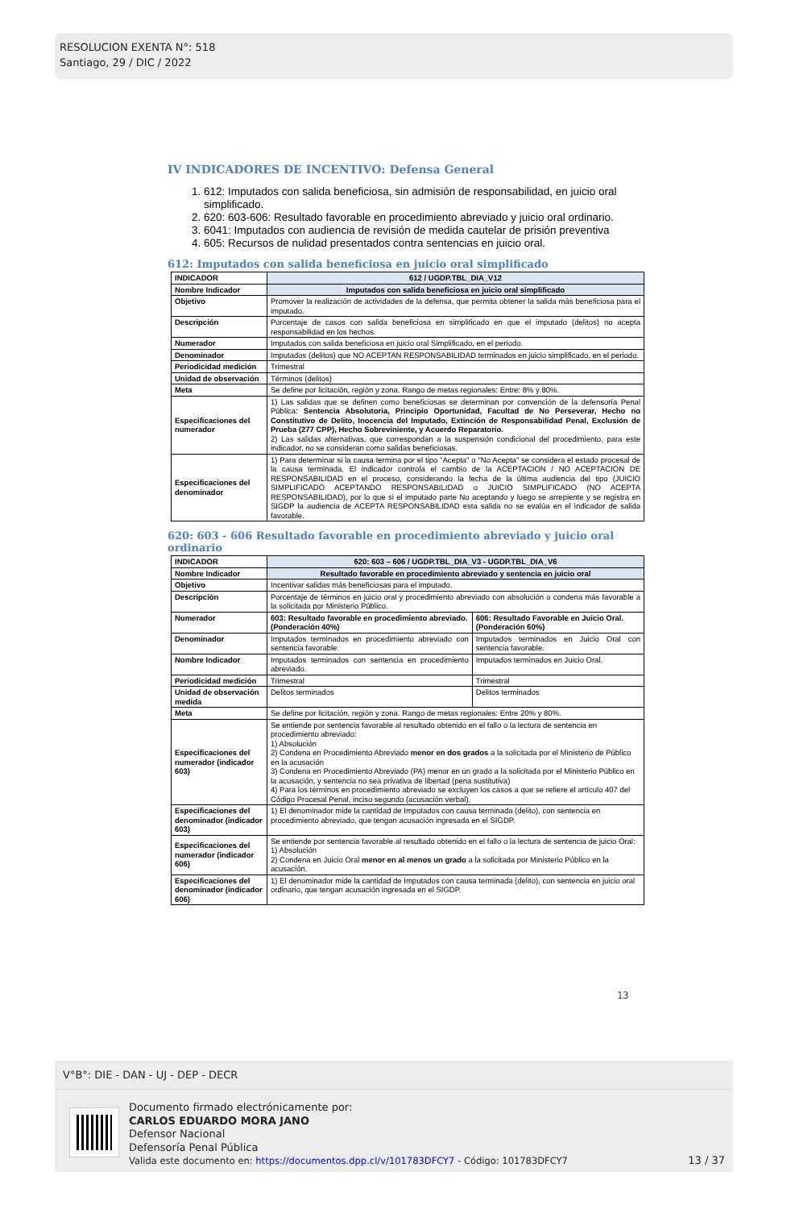RESOLUCION EXENTA N°: 518
Santiago, 29 / DIC / 2022
IV INDICADORES DE INCENTIVO: Defensa General
1. 612: Imputados con salida beneficiosa, sin admisión de responsabilidad, en juicio oral simplificado.
2. 620: 603-606: Resultado favorable en procedimiento abreviado y juicio oral ordinario.
3. 6041: Imputados con audiencia de revisión de medida cautelar de prisión preventiva
4. 605: Recursos de nulidad presentados contra sentencias en juicio oral.
612: Imputados con salida beneficiosa en juicio oral simplificado
| INDICADOR | 612 / UGDP.TBL_DIA_V12 |
| Nombre Indicador | Imputados con salida beneficiosa en juicio oral simplificado |
| Objetivo | Promover la realización de actividades de la defensa, que permita obtener la salida más beneficiosa para el imputado. |
| Descripción | Porcentaje de casos con salida beneficiosa en simplificado en que el imputado (delitos) no acepta responsabilidad en los hechos. |
| Numerador | Imputados con salida beneficiosa en juicio oral Simplificado, en el periodo. |
| Denominador | Imputados (delitos) que NO ACEPTAN RESPONSABILIDAD terminados en juicio simplificado, en el periodo. |
| Periodicidad medición | Trimestral |
| Unidad de observación | Términos (delitos) |
| Meta | Se define por licitación, región y zona. Rango de metas regionales: Entre: 8% y 80%. |
| Especificaciones del numerador | 1) Las salidas que se definen como beneficiosas se determinan por convención de la defensoría Penal Pública: Sentencia Absolutoria, Principio Oportunidad, Facultad de No Perseverar, Hecho no Constitutivo de Delito, Inocencia del Imputado, Extinción de Responsabilidad Penal, Exclusión de Prueba (277 CPP), Hecho Sobreviniente, y Acuerdo Reparatorio. 2) Las salidas alternativas, que correspondan a la suspensión condicional del procedimiento, para este indicador, no se consideran como salidas beneficiosas. |
| Especificaciones del denominador | 1) Para determinar si la causa termina por el tipo "Acepta" o "No Acepta" se considera el estado procesal de la causa terminada. El indicador controla el cambio de la ACEPTACION / NO ACEPTACION DE RESPONSABILIDAD en el proceso, considerando la fecha de la última audiencia del tipo (JUICIO SIMPLIFICADO ACEPTANDO RESPONSABILIDAD o JUICIO SIMPLIFICADO (NO ACEPTA RESPONSABILIDAD), por lo que si el imputado parte No aceptando y luego se arrepiente y se registra en SIGDP la audiencia de ACEPTA RESPONSABILIDAD esta salida no se evalúa en el indicador de salida favorable. |
620: 603 - 606 Resultado favorable en procedimiento abreviado y juicio oral ordinario
| INDICADOR | 620: 603 – 606 / UGDP.TBL_DIA_V3 - UGDP.TBL_DIA_V6 | |
| Nombre Indicador | Resultado favorable en procedimiento abreviado y sentencia en juicio oral | |
| Objetivo | Incentivar salidas más beneficiosas para el imputado. | |
| Descripción | Porcentaje de términos en juicio oral y procedimiento abreviado con absolución o condena más favorable a la solicitada por Ministerio Público. | |
| Numerador | 603: Resultado favorable en procedimiento abreviado. (Ponderación 40%) | 606: Resultado Favorable en Juicio Oral. (Ponderación 60%) |
| Denominador | Imputados terminados en procedimiento abreviado con sentencia favorable. | Imputados terminados en Juicio Oral con sentencia favorable. |
| Nombre Indicador | Imputados terminados con sentencia en procedimiento abreviado. | Imputados terminados en Juicio Oral. |
| Periodicidad medición | Trimestral | Trimestral |
| Unidad de observación medida | Delitos terminados | Delitos terminados |
| Meta | Se define por licitación, región y zona. Rango de metas regionales: Entre 20% y 80%. | |
| Especificaciones del numerador (indicador 603) | Se entiende por sentencia favorable al resultado obtenido en el fallo o la lectura de sentencia en procedimiento abreviado: 1) Absolución 2) Condena en Procedimiento Abreviado menor en dos grados a la solicitada por el Ministerio de Público en la acusación 3) Condena en Procedimiento Abreviado (PA) menor en un grado a la solicitada por el Ministerio Público en la acusación, y sentencia no sea privativa de libertad (pena sustitutiva) 4) Para los términos en procedimiento abreviado se excluyen los casos a que se refiere el artículo 407 del Código Procesal Penal, inciso segundo (acusación verbal). | |
| Especificaciones del denominador (indicador 603) | 1) El denominador mide la cantidad de Imputados con causa terminada (delito), con sentencia en procedimiento abreviado, que tengan acusación ingresada en el SIGDP. | |
| Especificaciones del numerador (indicador 606) | Se entiende por sentencia favorable al resultado obtenido en el fallo o la lectura de sentencia de juicio Oral: 1) Absolución 2) Condena en Juicio Oral menor en al menos un grado a la solicitada por Ministerio Público en la acusación. | |
| Especificaciones del denominador (indicador 606) | 1) El denominador mide la cantidad de Imputados con causa terminada (delito), con sentencia en juicio oral ordinario, que tengan acusación ingresada en el SIGDP. | |
13
V°B°: DIE - DAN - UJ - DEP - DECR
Documento firmado electrónicamente por:
CARLOS EDUARDO MORA JANO
Defensor Nacional
Defensoría Penal Pública
Valida este documento en: https://documentos.dpp.cl/v/101783DFCY7 - Código: 101783DFCY7
13 / 37